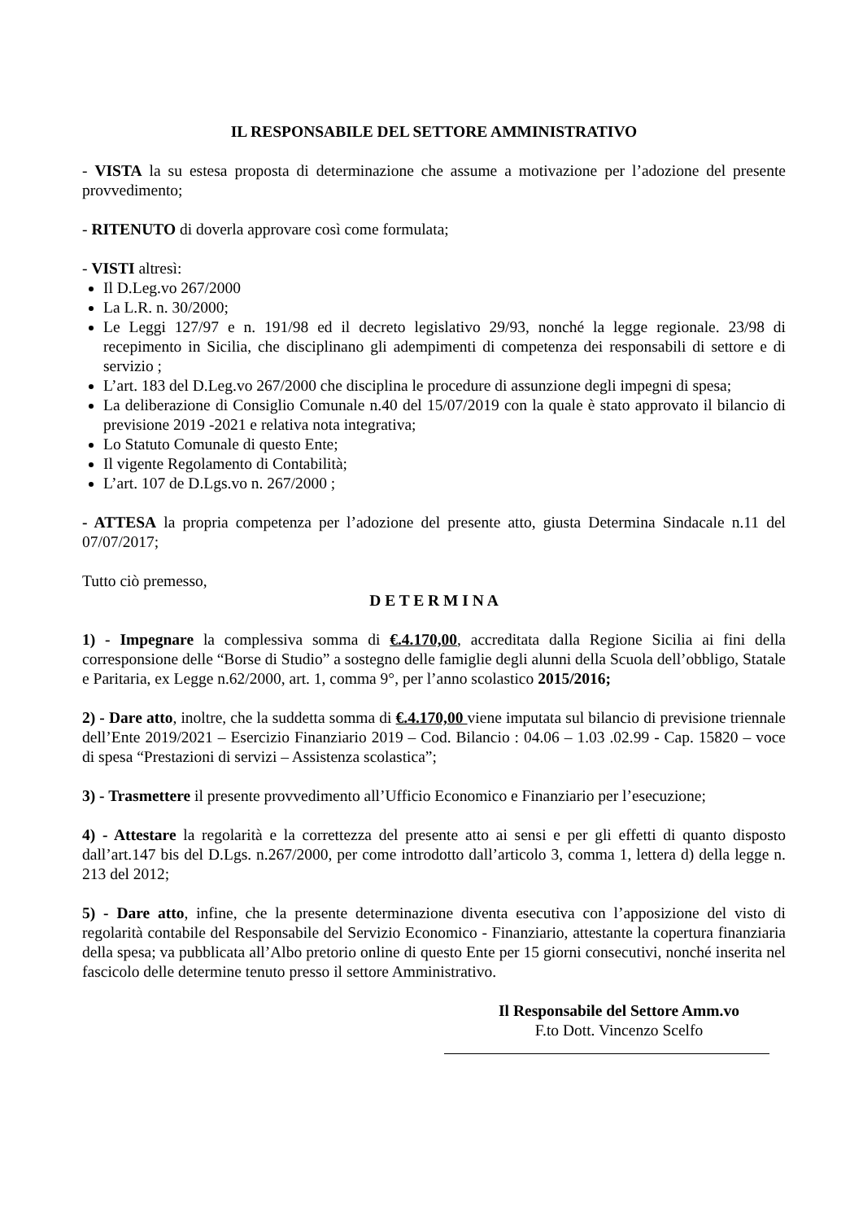IL RESPONSABILE DEL SETTORE AMMINISTRATIVO
- VISTA la su estesa proposta di determinazione che assume a motivazione per l’adozione del presente provvedimento;
- RITENUTO di doverla approvare così come formulata;
- VISTI altresì:
Il D.Leg.vo 267/2000
La L.R. n. 30/2000;
Le Leggi 127/97 e n. 191/98 ed il decreto legislativo 29/93, nonché la legge regionale. 23/98 di recepimento in Sicilia, che disciplinano gli adempimenti di competenza dei responsabili di settore e di servizio ;
L’art. 183 del D.Leg.vo 267/2000 che disciplina le procedure di assunzione degli impegni di spesa;
La deliberazione di Consiglio Comunale n.40 del 15/07/2019 con la quale è stato approvato il bilancio di previsione 2019 -2021 e relativa nota integrativa;
Lo Statuto Comunale di questo Ente;
Il vigente Regolamento di Contabilità;
L’art. 107 de D.Lgs.vo n. 267/2000 ;
- ATTESA la propria competenza per l’adozione del presente atto, giusta Determina Sindacale n.11 del 07/07/2017;
Tutto ciò premesso,
D E T E R M I N A
1) - Impegnare la complessiva somma di €.4.170,00, accreditata dalla Regione Sicilia ai fini della corresponsione delle “Borse di Studio” a sostegno delle famiglie degli alunni della Scuola dell’obbligo, Statale e Paritaria, ex Legge n.62/2000, art. 1, comma 9°, per l’anno scolastico 2015/2016;
2) - Dare atto, inoltre, che la suddetta somma di €.4.170,00 viene imputata sul bilancio di previsione triennale dell’Ente 2019/2021 – Esercizio Finanziario 2019 – Cod. Bilancio : 04.06 – 1.03 .02.99 - Cap. 15820 – voce di spesa “Prestazioni di servizi – Assistenza scolastica”;
3) - Trasmettere il presente provvedimento all’Ufficio Economico e Finanziario per l’esecuzione;
4) - Attestare la regolarità e la correttezza del presente atto ai sensi e per gli effetti di quanto disposto dall’art.147 bis del D.Lgs. n.267/2000, per come introdotto dall’articolo 3, comma 1, lettera d) della legge n. 213 del 2012;
5) - Dare atto, infine, che la presente determinazione diventa esecutiva con l’apposizione del visto di regolarità contabile del Responsabile del Servizio Economico - Finanziario, attestante la copertura finanziaria della spesa; va pubblicata all’Albo pretorio online di questo Ente per 15 giorni consecutivi, nonché inserita nel fascicolo delle determine tenuto presso il settore Amministrativo.
Il Responsabile del Settore Amm.vo
F.to Dott. Vincenzo Scelfo